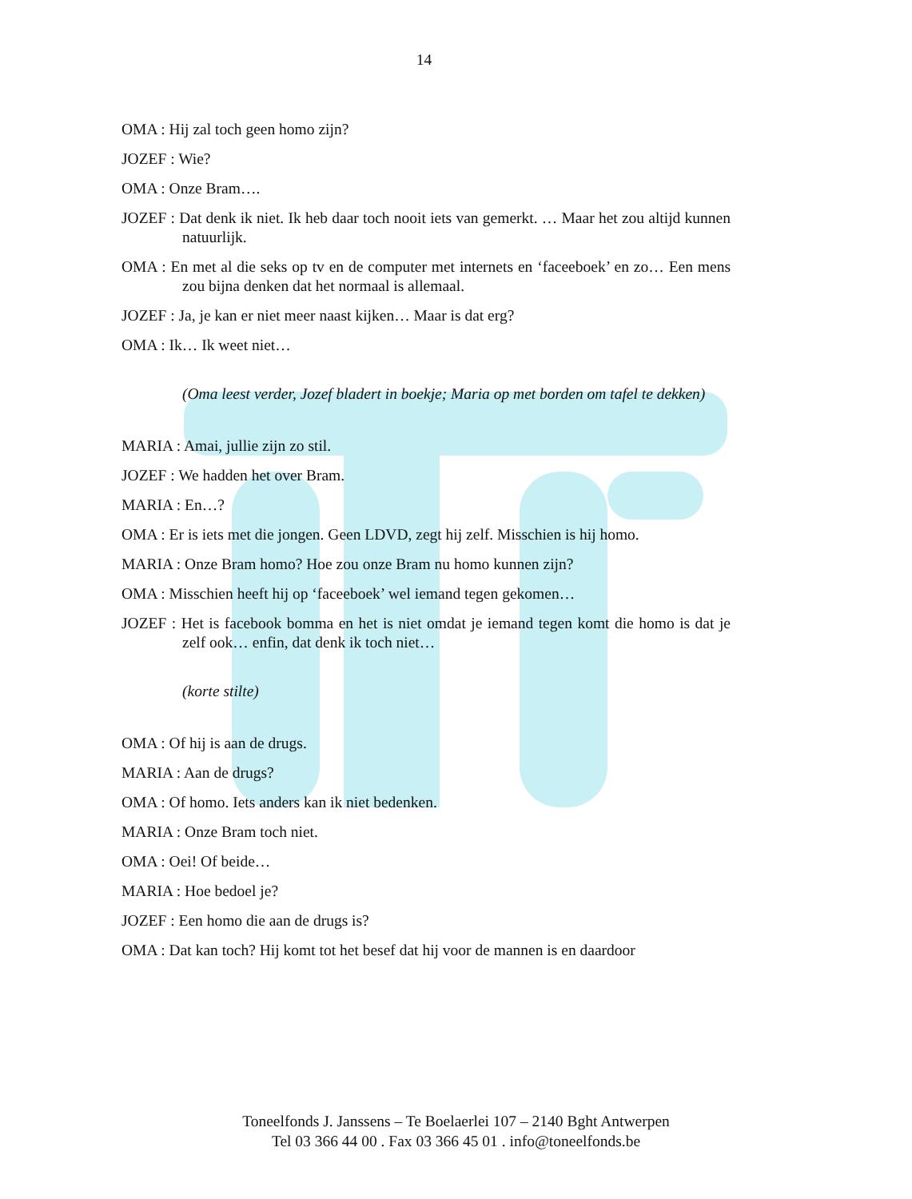14
OMA : Hij zal toch geen homo zijn?
JOZEF : Wie?
OMA : Onze Bram….
JOZEF : Dat denk ik niet. Ik heb daar toch nooit iets van gemerkt. … Maar het zou altijd kunnen natuurlijk.
OMA : En met al die seks op tv en de computer met internets en ‘faceeboek’ en zo… Een mens zou bijna denken dat het normaal is allemaal.
JOZEF : Ja, je kan er niet meer naast kijken… Maar is dat erg?
OMA : Ik… Ik weet niet…
(Oma leest verder, Jozef bladert in boekje; Maria op met borden om tafel te dekken)
MARIA : Amai, jullie zijn zo stil.
JOZEF : We hadden het over Bram.
MARIA : En…?
OMA : Er is iets met die jongen. Geen LDVD, zegt hij zelf. Misschien is hij homo.
MARIA : Onze Bram homo? Hoe zou onze Bram nu homo kunnen zijn?
OMA : Misschien heeft hij op ‘faceeboek’ wel iemand tegen gekomen…
JOZEF : Het is facebook bomma en het is niet omdat je iemand tegen komt die homo is dat je zelf ook… enfin, dat denk ik toch niet…
(korte stilte)
OMA : Of hij is aan de drugs.
MARIA : Aan de drugs?
OMA : Of homo. Iets anders kan ik niet bedenken.
MARIA : Onze Bram toch niet.
OMA : Oei! Of beide…
MARIA : Hoe bedoel je?
JOZEF : Een homo die aan de drugs is?
OMA : Dat kan toch? Hij komt tot het besef dat hij voor de mannen is en daardoor
Toneelfonds J. Janssens – Te Boelaerlei 107 – 2140 Bght Antwerpen
Tel 03 366 44 00 . Fax 03 366 45 01 . info@toneelfonds.be